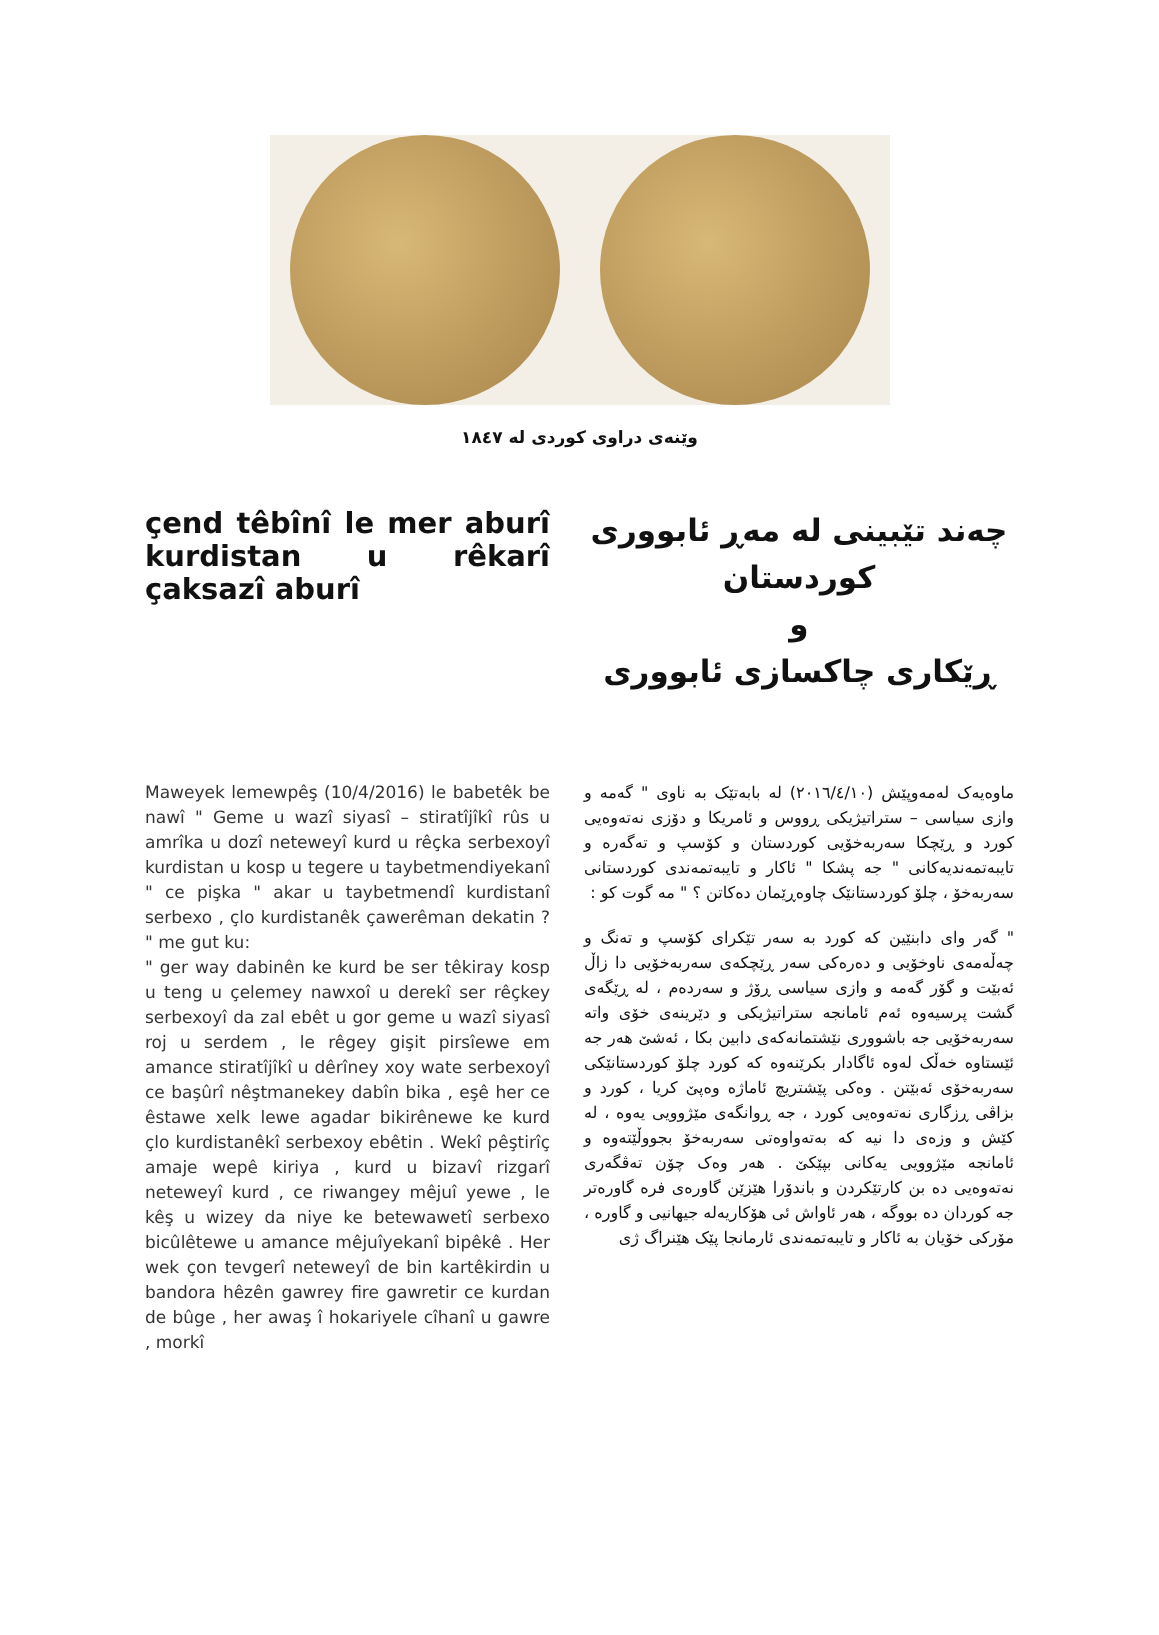وێنەی دراوی کوردی لە ١٨٤٧
çend têbînî le mer aburî kurdistan u rêkarî çaksazî aburî
چەند تێبینی لە مەڕ ئابووری کوردستان
و
ڕێکاری چاکسازی ئابووری
Maweyek lemewpêş (10/4/2016) le babetêk be nawî " Geme u wazî siyasî – stiratîjîkî rûs u amrîka u dozî neteweyî kurd u rêçka serbexoyî kurdistan u kosp u tegere u taybetmendiyekanî " ce pişka " akar u taybetmendî kurdistanî serbexo , çlo kurdistanêk çawerêman dekatin ? " me gut ku:
" ger way dabinên ke kurd be ser têkiray kosp u teng u çelemey nawxoî u derekî ser rêçkey serbexoyî da zal ebêt u gor geme u wazî siyasî roj u serdem , le rêgey gişit pirsîewe em amance stiratîjîkî u dêrîney xoy wate serbexoyî ce başûrî nêştmanekey dabîn bika , eşê her ce êstawe xelk lewe agadar bikirênewe ke kurd çlo kurdistanêkî serbexoy ebêtin . Wekî pêştirîç amaje wepê kiriya , kurd u bizavî rizgarî neteweyî kurd , ce riwangey mêjuî yewe , le kêş u wizey da niye ke betewawetî serbexo bicûlêtewe u amance mêjuîyekanî bipêkê . Her wek çon tevgerî neteweyî de bin kartêkirdin u bandora hêzên gawrey fire gawretir ce kurdan de bûge , her awaş î hokariyele cîhanî u gawre , morkî
ماوەیەک لەمەوپێش (٢٠١٦/٤/١٠) لە بابەتێک بە ناوی " گەمە و وازی سیاسی – ستراتیژیکی ڕووس و ئامریکا و دۆزی نەتەوەیی کورد و ڕێچکا سەربەخۆیی کوردستان و کۆسپ و تەگەرە و تایبەتمەندیەکانی " جە پشکا " ئاکار و تایبەتمەندی کوردستانی سەربەخۆ ، چلۆ کوردستانێک چاوەڕێمان دەکاتن ؟ " مە گوت کو :
" گەر وای دابنێین کە کورد بە سەر تێکرای کۆسپ و تەنگ و چەڵەمەی ناوخۆیی و دەرەکی سەر ڕێچکەی سەربەخۆیی دا زاڵ ئەبێت و گۆر گەمە و وازی سیاسی ڕۆژ و سەردەم ، لە ڕێگەی گشت پرسیەوە ئەم ئامانجە ستراتیژیکی و دێرینەی خۆی واتە سەربەخۆیی جە باشووری نێشتمانەکەی دابین بکا ، ئەشێ هەر جە ئێستاوە خەڵک لەوە ئاگادار بکرێنەوە کە کورد چلۆ کوردستانێکی سەربەخۆی ئەبێتن . وەکی پێشتریچ ئاماژە وەپێ کریا ، کورد و بزاڤی ڕزگاری نەتەوەیی کورد ، جە ڕوانگەی مێژوویی یەوە ، لە کێش و وزەی دا نیە کە بەتەواوەتی سەربەخۆ بجووڵێتەوە و ئامانجە مێژوویی یەکانی بپێکێ . هەر وەک چۆن تەڤگەری نەتەوەیی دە بن کارتێکردن و باندۆرا هێزێن گاورەی فرە گاورەتر جە کوردان دە بووگە ، هەر ئاواش ئی هۆکاریەلە جیهانیی و گاورە ، مۆرکی خۆیان بە ئاکار و تایبەتمەندی ئارمانجا پێک هێنراگ ژی